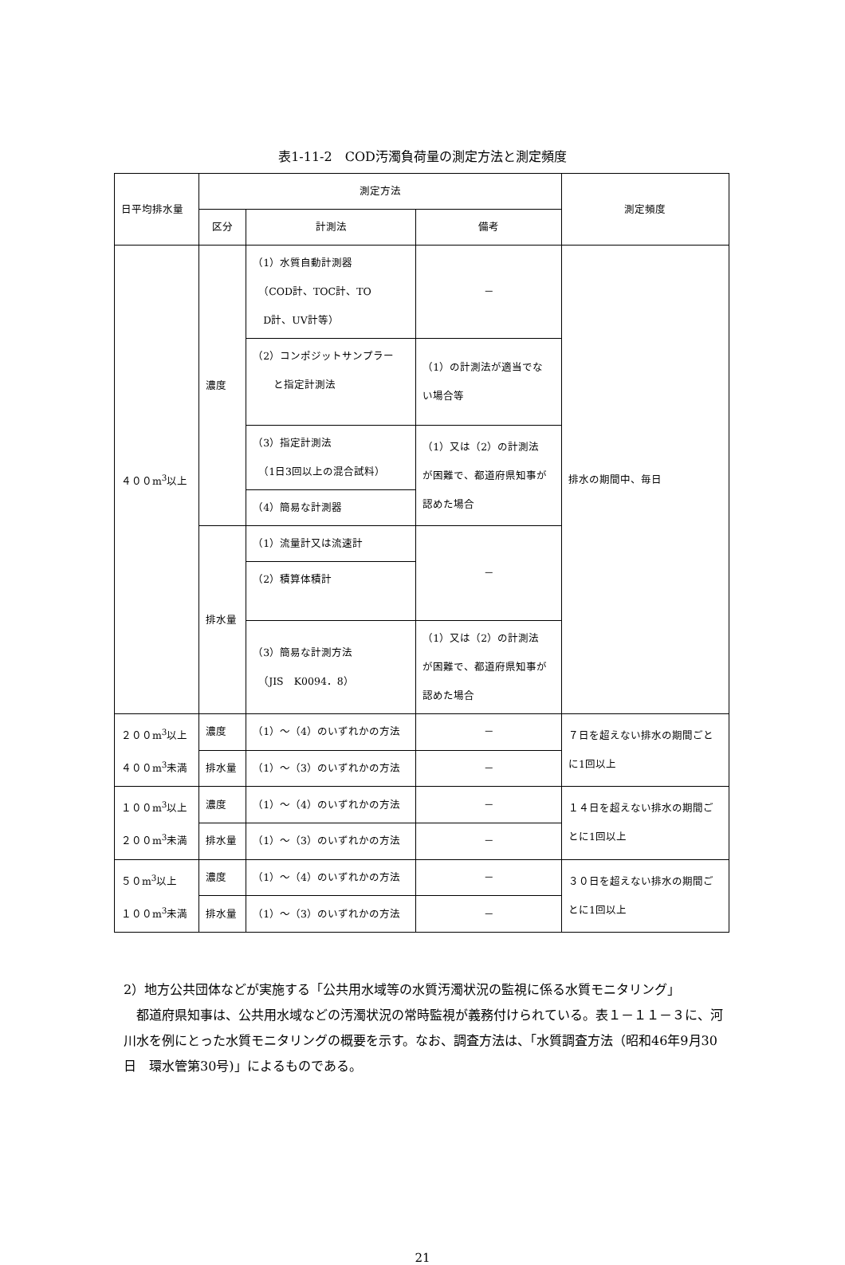表1-11-2　COD汚濁負荷量の測定方法と測定頻度
| 日平均排水量 | 測定方法 | | | 測定頻度 |
| --- | --- | --- | --- | --- |
| | 区分 | 計測法 | 備考 | |
| ４００m<sup>3</sup>以上 | 濃度 | （1）水質自動計測器 （COD計、TOC計、TO D計、UV計等） | － | 排水の期間中、毎日 |
| | | （2）コンポジットサンプラー と指定計測法 | （1）の計測法が適当でな い場合等 | |
| | | （3）指定計測法 （1日3回以上の混合試料） | （1）又は（2）の計測法 が困難で、都道府県知事が 認めた場合 | |
| | | （4）簡易な計測器 | | |
| | 排水量 | （1）流量計又は流速計 | － | |
| | | （2）積算体積計 | | |
| | | （3）簡易な計測方法 （JIS K0094．8） | （1）又は（2）の計測法 が困難で、都道府県知事が 認めた場合 | |
| ２００m<sup>3</sup>以上 ４００m<sup>3</sup>未満 | 濃度 | （1）～（4）のいずれかの方法 | － | ７日を超えない排水の期間ごと に1回以上 |
| | 排水量 | （1）～（3）のいずれかの方法 | － | |
| １００m<sup>3</sup>以上 ２００m<sup>3</sup>未満 | 濃度 | （1）～（4）のいずれかの方法 | － | １４日を超えない排水の期間ご とに1回以上 |
| | 排水量 | （1）～（3）のいずれかの方法 | － | |
| ５０m<sup>3</sup>以上 １００m<sup>3</sup>未満 | 濃度 | （1）～（4）のいずれかの方法 | － | ３０日を超えない排水の期間ご とに1回以上 |
| | 排水量 | （1）～（3）のいずれかの方法 | － | |
2）地方公共団体などが実施する「公共用水域等の水質汚濁状況の監視に係る水質モニタリング」
都道府県知事は、公共用水域などの汚濁状況の常時監視が義務付けられている。表１－１１－３に、河川水を例にとった水質モニタリングの概要を示す。なお、調査方法は、「水質調査方法（昭和46年9月30日　環水管第30号)」によるものである。
21